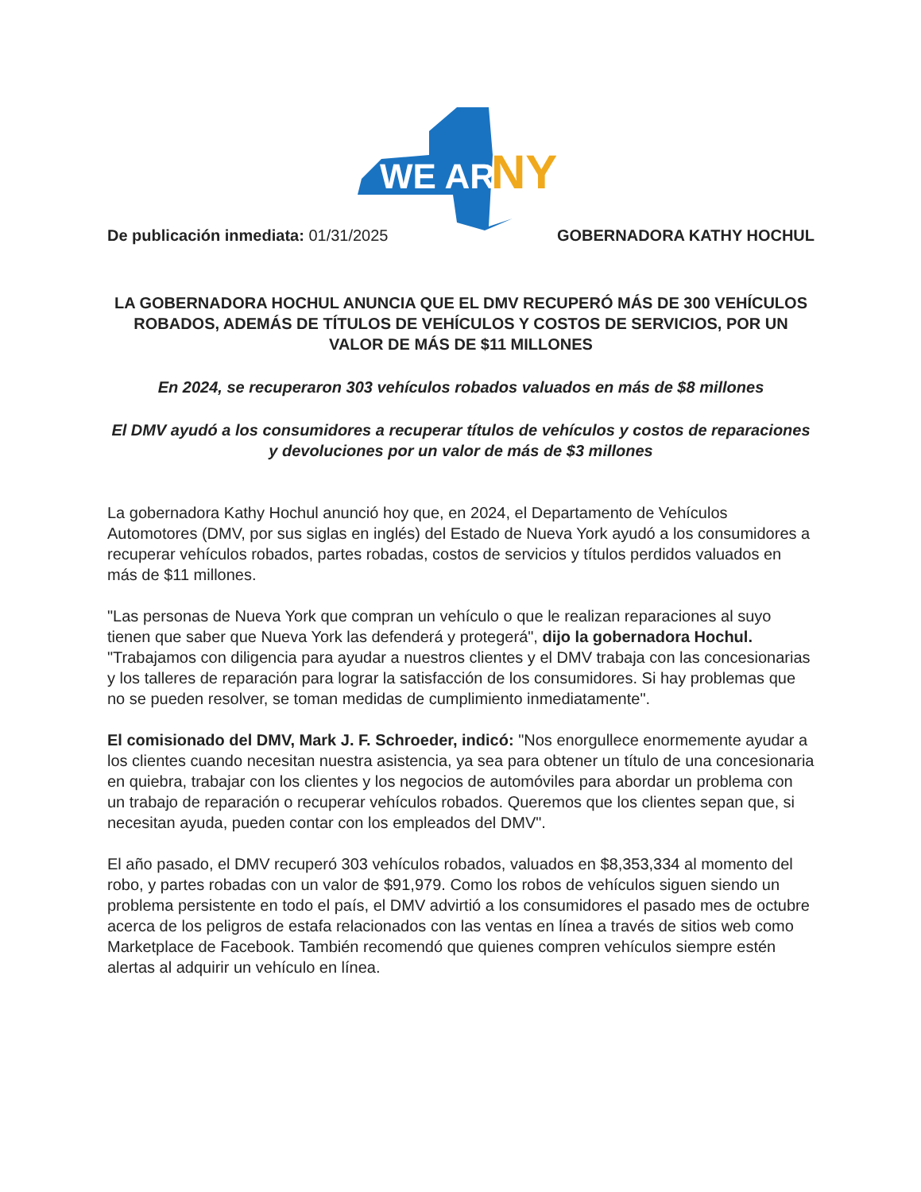WE ARE
NY
De publicación inmediata: 01/31/2025
GOBERNADORA KATHY HOCHUL
LA GOBERNADORA HOCHUL ANUNCIA QUE EL DMV RECUPERÓ MÁS DE 300 VEHÍCULOS ROBADOS, ADEMÁS DE TÍTULOS DE VEHÍCULOS Y COSTOS DE SERVICIOS, POR UN VALOR DE MÁS DE $11 MILLONES
En 2024, se recuperaron 303 vehículos robados valuados en más de $8 millones
El DMV ayudó a los consumidores a recuperar títulos de vehículos y costos de reparaciones y devoluciones por un valor de más de $3 millones
La gobernadora Kathy Hochul anunció hoy que, en 2024, el Departamento de Vehículos Automotores (DMV, por sus siglas en inglés) del Estado de Nueva York ayudó a los consumidores a recuperar vehículos robados, partes robadas, costos de servicios y títulos perdidos valuados en más de $11 millones.
"Las personas de Nueva York que compran un vehículo o que le realizan reparaciones al suyo tienen que saber que Nueva York las defenderá y protegerá", dijo la gobernadora Hochul. "Trabajamos con diligencia para ayudar a nuestros clientes y el DMV trabaja con las concesionarias y los talleres de reparación para lograr la satisfacción de los consumidores. Si hay problemas que no se pueden resolver, se toman medidas de cumplimiento inmediatamente".
El comisionado del DMV, Mark J. F. Schroeder, indicó: "Nos enorgullece enormemente ayudar a los clientes cuando necesitan nuestra asistencia, ya sea para obtener un título de una concesionaria en quiebra, trabajar con los clientes y los negocios de automóviles para abordar un problema con un trabajo de reparación o recuperar vehículos robados. Queremos que los clientes sepan que, si necesitan ayuda, pueden contar con los empleados del DMV".
El año pasado, el DMV recuperó 303 vehículos robados, valuados en $8,353,334 al momento del robo, y partes robadas con un valor de $91,979. Como los robos de vehículos siguen siendo un problema persistente en todo el país, el DMV advirtió a los consumidores el pasado mes de octubre acerca de los peligros de estafa relacionados con las ventas en línea a través de sitios web como Marketplace de Facebook. También recomendó que quienes compren vehículos siempre estén alertas al adquirir un vehículo en línea.